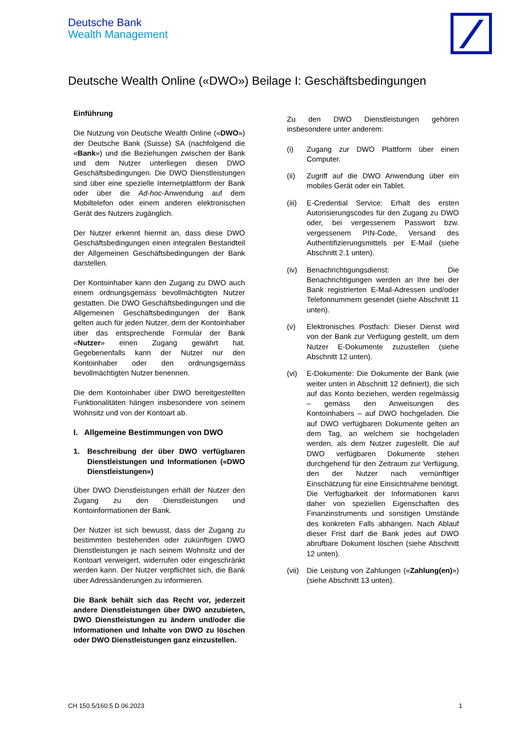Deutsche Bank
Wealth Management
Deutsche Wealth Online («DWO») Beilage I: Geschäftsbedingungen
Einführung
Die Nutzung von Deutsche Wealth Online («DWO») der Deutsche Bank (Suisse) SA (nachfolgend die «Bank») und die Beziehungen zwischen der Bank und dem Nutzer unterliegen diesen DWO Geschäftsbedingungen. Die DWO Dienstleistungen sind über eine spezielle Internetplattform der Bank oder über die Ad-hoc-Anwendung auf dem Mobiltelefon oder einem anderen elektronischen Gerät des Nutzers zugänglich.
Der Nutzer erkennt hiermit an, dass diese DWO Geschäftsbedingungen einen integralen Bestandteil der Allgemeinen Geschäftsbedingungen der Bank darstellen.
Der Kontoinhaber kann den Zugang zu DWO auch einem ordnungsgemäss bevollmächtigten Nutzer gestatten. Die DWO Geschäftsbedingungen und die Allgemeinen Geschäftsbedingungen der Bank gelten auch für jeden Nutzer, dem der Kontoinhaber über das entsprechende Formular der Bank «Nutzer» einen Zugang gewährt hat. Gegebenenfalls kann der Nutzer nur den Kontoinhaber oder den ordnungsgemäss bevollmächtigten Nutzer benennen.
Die dem Kontoinhaber über DWO bereitgestellten Funktionalitäten hängen insbesondere von seinem Wohnsitz und von der Kontoart ab.
I. Allgemeine Bestimmungen von DWO
1. Beschreibung der über DWO verfügbaren Dienstleistungen und Informationen («DWO Dienstleistungen»)
Über DWO Dienstleistungen erhält der Nutzer den Zugang zu den Dienstleistungen und Kontoinformationen der Bank.
Der Nutzer ist sich bewusst, dass der Zugang zu bestimmten bestehenden oder zukünftigen DWO Dienstleistungen je nach seinem Wohnsitz und der Kontoart verweigert, widerrufen oder eingeschränkt werden kann. Der Nutzer verpflichtet sich, die Bank über Adressänderungen zu informieren.
Die Bank behält sich das Recht vor, jederzeit andere Dienstleistungen über DWO anzubieten, DWO Dienstleistungen zu ändern und/oder die Informationen und Inhalte von DWO zu löschen oder DWO Dienstleistungen ganz einzustellen.
Zu den DWO Dienstleistungen gehören insbesondere unter anderem:
(i) Zugang zur DWO Plattform über einen Computer.
(ii) Zugriff auf die DWO Anwendung über ein mobiles Gerät oder ein Tablet.
(iii) E-Credential Service: Erhalt des ersten Autorisierungscodes für den Zugang zu DWO oder, bei vergessenem Passwort bzw. vergessenem PIN-Code, Versand des Authentifizierungsmittels per E-Mail (siehe Abschnitt 2.1 unten).
(iv) Benachrichtigungsdienst: Die Benachrichtigungen werden an Ihre bei der Bank registrierten E-Mail-Adressen und/oder Telefonnummern gesendet (siehe Abschnitt 11 unten).
(v) Elektronisches Postfach: Dieser Dienst wird von der Bank zur Verfügung gestellt, um dem Nutzer E-Dokumente zuzustellen (siehe Abschnitt 12 unten).
(vi) E-Dokumente: Die Dokumente der Bank (wie weiter unten in Abschnitt 12 definiert), die sich auf das Konto beziehen, werden regelmässig – gemäss den Anweisungen des Kontoinhabers – auf DWO hochgeladen. Die auf DWO verfügbaren Dokumente gelten an dem Tag, an welchem sie hochgeladen werden, als dem Nutzer zugestellt. Die auf DWO verfügbaren Dokumente stehen durchgehend für den Zeitraum zur Verfügung, den der Nutzer nach vernünftiger Einschätzung für eine Einsichtnahme benötigt. Die Verfügbarkeit der Informationen kann daher von speziellen Eigenschaften des Finanzinstruments und sonstigen Umstände des konkreten Falls abhängen. Nach Ablauf dieser Frist darf die Bank jedes auf DWO abrufbare Dokument löschen (siehe Abschnitt 12 unten).
(vii) Die Leistung von Zahlungen («Zahlung(en)») (siehe Abschnitt 13 unten).
CH 150.5/160.5 D 06.2023 1